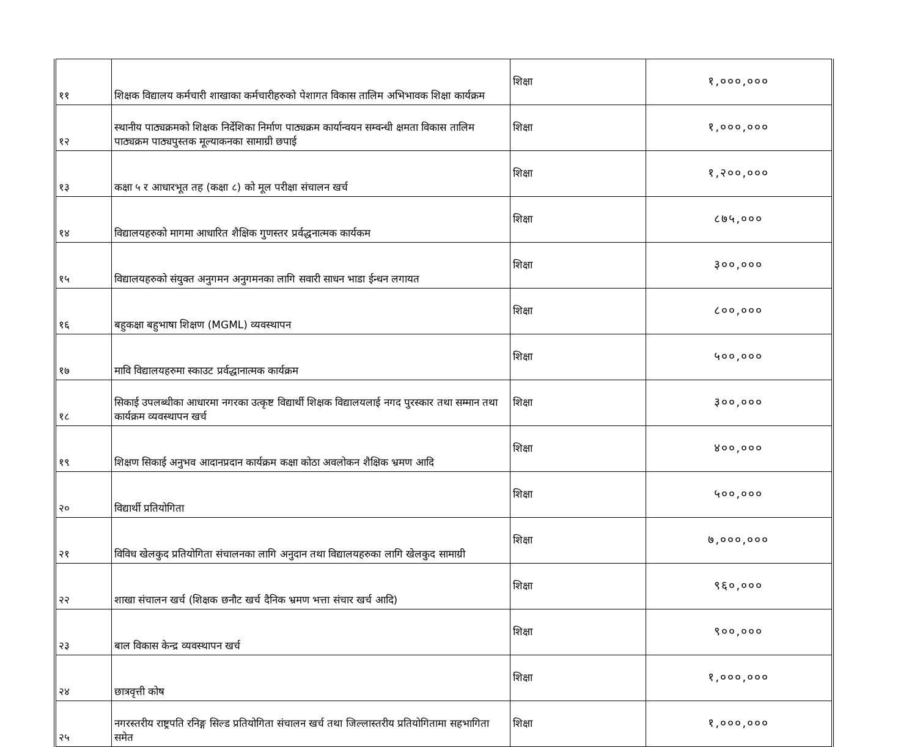| ११ | शिक्षक विद्यालय कर्मचारी शाखाका कर्मचारीहरुको पेशागत विकास तालिम अभिभावक शिक्षा कार्यक्रम | शिक्षा | १,०००,००० |
| १२ | स्थानीय पाठ्यक्रमको शिक्षक निर्देशिका निर्माण पाठ्यक्रम कार्यान्वयन सम्वन्धी क्षमता विकास तालिम पाठ्यक्रम पाठ्यपुस्तक मूल्याकनका सामाग्री छपाई | शिक्षा | १,०००,००० |
| १३ | कक्षा ५ र आधारभूत तह (कक्षा ८) को मूल परीक्षा संचालन खर्च | शिक्षा | १,२००,००० |
| १४ | विद्यालयहरुको मागमा आधारित शैक्षिक गुणस्तर प्रर्वद्धनात्मक कार्यकम | शिक्षा | ८७५,००० |
| १५ | विद्यालयहरुको संयुक्त अनुगमन अनुगमनका लागि सवारी साधन भाडा ईन्धन लगायत | शिक्षा | ३००,००० |
| १६ | बहुकक्षा बहुभाषा शिक्षण (MGML) व्यवस्थापन | शिक्षा | ८००,००० |
| १७ | मावि विद्यालयहरुमा स्काउट प्रर्वद्धानात्मक कार्यक्रम | शिक्षा | ५००,००० |
| १८ | सिकाई उपलब्धीका आधारमा नगरका उत्कृष्ट विद्यार्थी शिक्षक विद्यालयलाई नगद पुरस्कार तथा सम्मान तथा कार्यक्रम व्यवस्थापन खर्च | शिक्षा | ३००,००० |
| १९ | शिक्षण सिकाई अनुभव आदानप्रदान कार्यक्रम कक्षा कोठा अवलोकन शैक्षिक भ्रमण आदि | शिक्षा | ४००,००० |
| २० | विद्यार्थी प्रतियोगिता | शिक्षा | ५००,००० |
| २१ | विविध खेलकुद प्रतियोगिता संचालनका लागि अनुदान तथा विद्यालयहरुका लागि खेलकुद सामाग्री | शिक्षा | ७,०००,००० |
| २२ | शाखा संचालन खर्च (शिक्षक छनौट खर्च दैनिक भ्रमण भत्ता संचार खर्च आदि) | शिक्षा | ९६०,००० |
| २३ | बाल विकास केन्द्र व्यवस्थापन खर्च | शिक्षा | ९००,००० |
| २४ | छात्रवृत्ती कोष | शिक्षा | १,०००,००० |
| २५ | नगरस्तरीय राष्ट्रपति रनिङ्ग सिल्ड प्रतियोगिता संचालन खर्च तथा जिल्लास्तरीय प्रतियोगितामा सहभागिता समेत | शिक्षा | १,०००,००० |